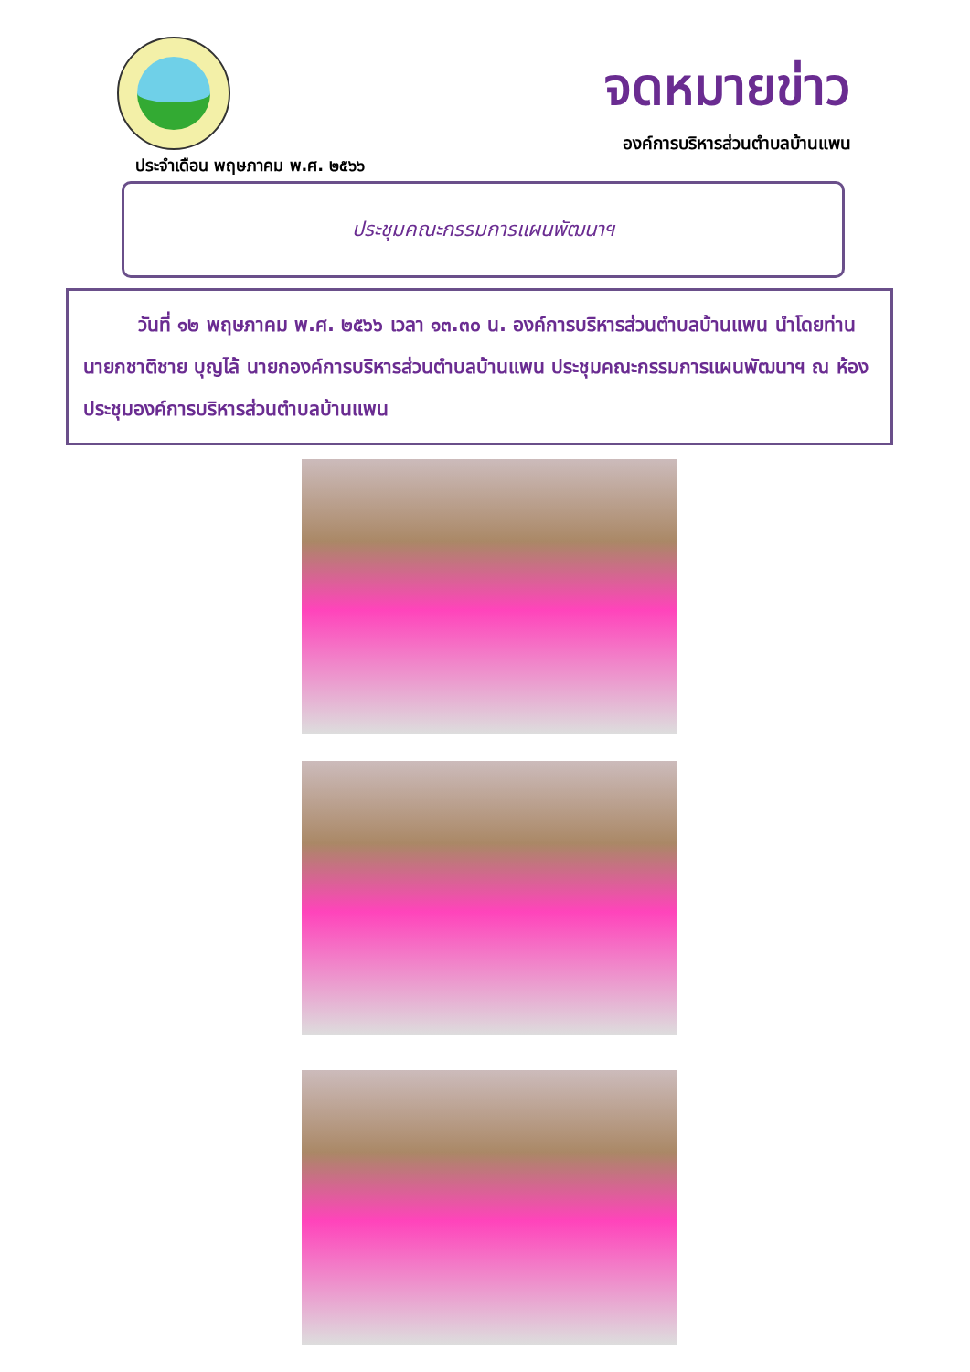จดหมายข่าว
องค์การบริหารส่วนตำบลบ้านแพน
ประจำเดือน พฤษภาคม พ.ศ. ๒๕๖๖
ประชุมคณะกรรมการแผนพัฒนาฯ
วันที่ ๑๒ พฤษภาคม พ.ศ. ๒๕๖๖ เวลา ๑๓.๓๐ น. องค์การบริหารส่วนตำบลบ้านแพน นำโดยท่านนายกชาติชาย บุญไล้ นายกองค์การบริหารส่วนตำบลบ้านแพน ประชุมคณะกรรมการแผนพัฒนาฯ ณ ห้องประชุมองค์การบริหารส่วนตำบลบ้านแพน